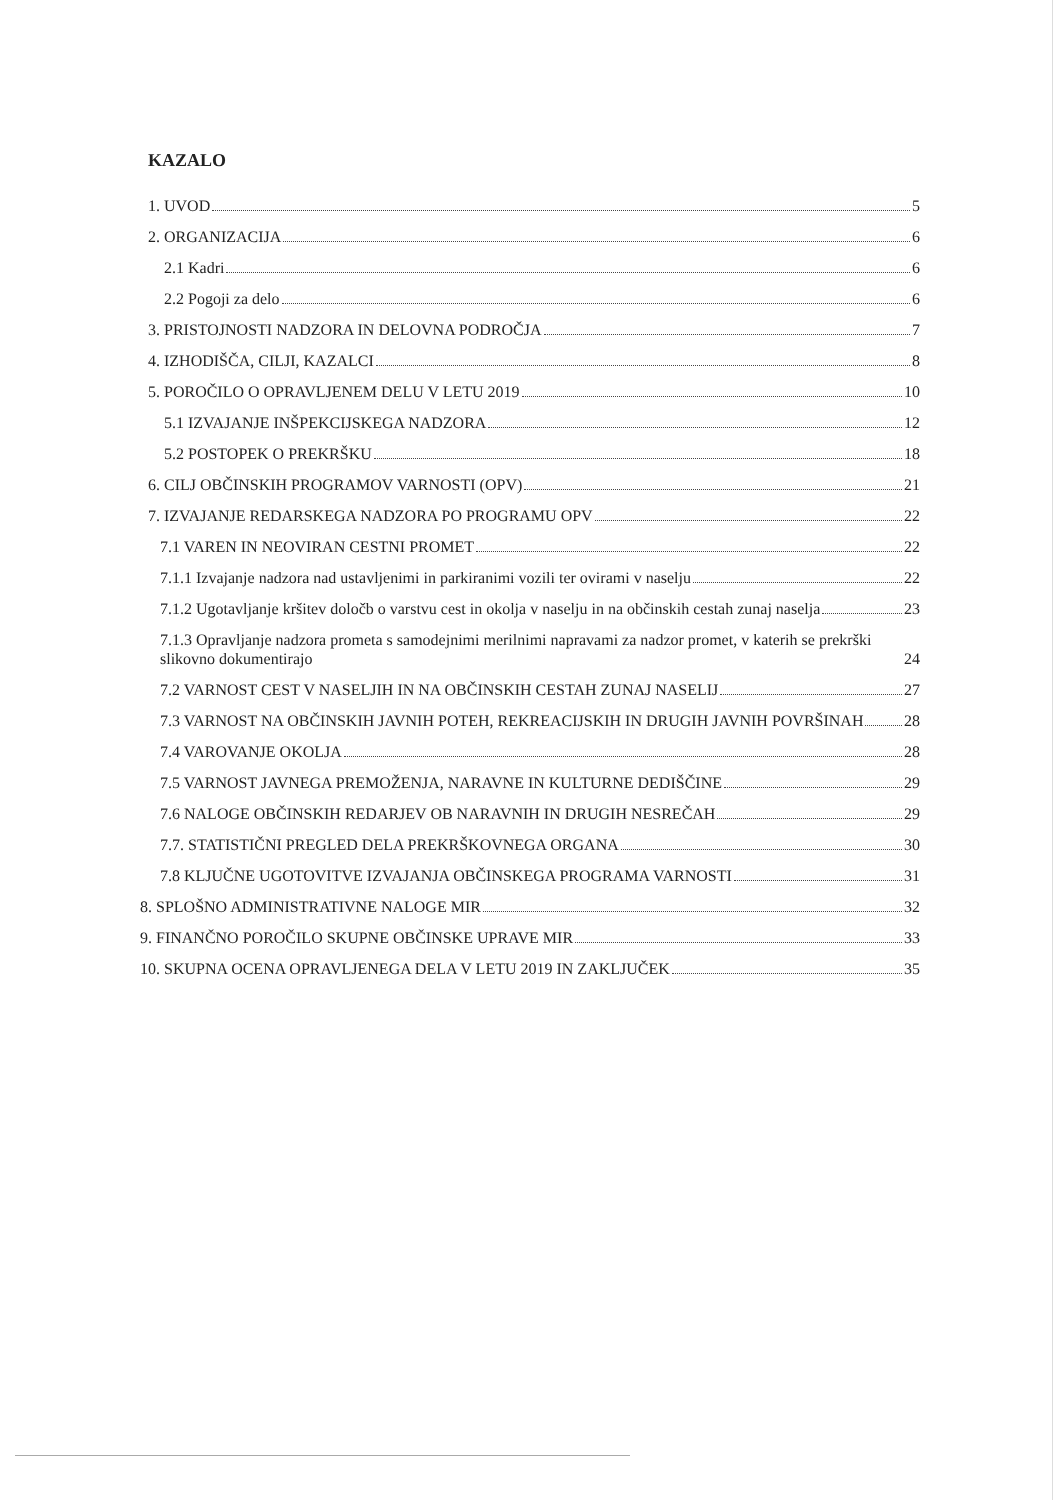KAZALO
1. UVOD 5
2. ORGANIZACIJA 6
2.1 Kadri 6
2.2 Pogoji za delo 6
3. PRISTOJNOSTI NADZORA IN DELOVNA PODROČJA 7
4. IZHODIŠČA, CILJI, KAZALCI 8
5. POROČILO O OPRAVLJENEM DELU V LETU 2019 10
5.1 IZVAJANJE INŠPEKCIJSKEGA NADZORA 12
5.2 POSTOPEK O PREKRŠKU 18
6. CILJ OBČINSKIH PROGRAMOV VARNOSTI (OPV) 21
7. IZVAJANJE REDARSKEGA NADZORA PO PROGRAMU OPV 22
7.1 VAREN IN NEOVIRAN CESTNI PROMET 22
7.1.1 Izvajanje nadzora nad ustavljenimi in parkiranimi vozili ter ovirami v naselju 22
7.1.2 Ugotavljanje kršitev določb o varstvu cest in okolja v naselju in na občinskih cestah zunaj naselja 23
7.1.3 Opravljanje nadzora prometa s samodejnimi merilnimi napravami za nadzor promet, v katerih se prekrški slikovno dokumentirajo 24
7.2 VARNOST CEST V NASELJIH IN NA OBČINSKIH CESTAH ZUNAJ NASELIJ 27
7.3 VARNOST NA OBČINSKIH JAVNIH POTEH, REKREACIJSKIH IN DRUGIH JAVNIH POVRŠINAH 28
7.4 VAROVANJE OKOLJA 28
7.5 VARNOST JAVNEGA PREMOŽENJA, NARAVNE IN KULTURNE DEDIŠČINE 29
7.6 NALOGE OBČINSKIH REDARJEV OB NARAVNIH IN DRUGIH NESREČAH 29
7.7. STATISTIČNI PREGLED DELA PREKRŠKOVNEGA ORGANA 30
7.8 KLJUČNE UGOTOVITVE IZVAJANJA OBČINSKEGA PROGRAMA VARNOSTI 31
8. SPLOŠNO ADMINISTRATIVNE NALOGE MIR 32
9. FINANČNO POROČILO SKUPNE OBČINSKE UPRAVE MIR 33
10. SKUPNA OCENA OPRAVLJENEGA DELA V LETU 2019 IN ZAKLJUČEK 35